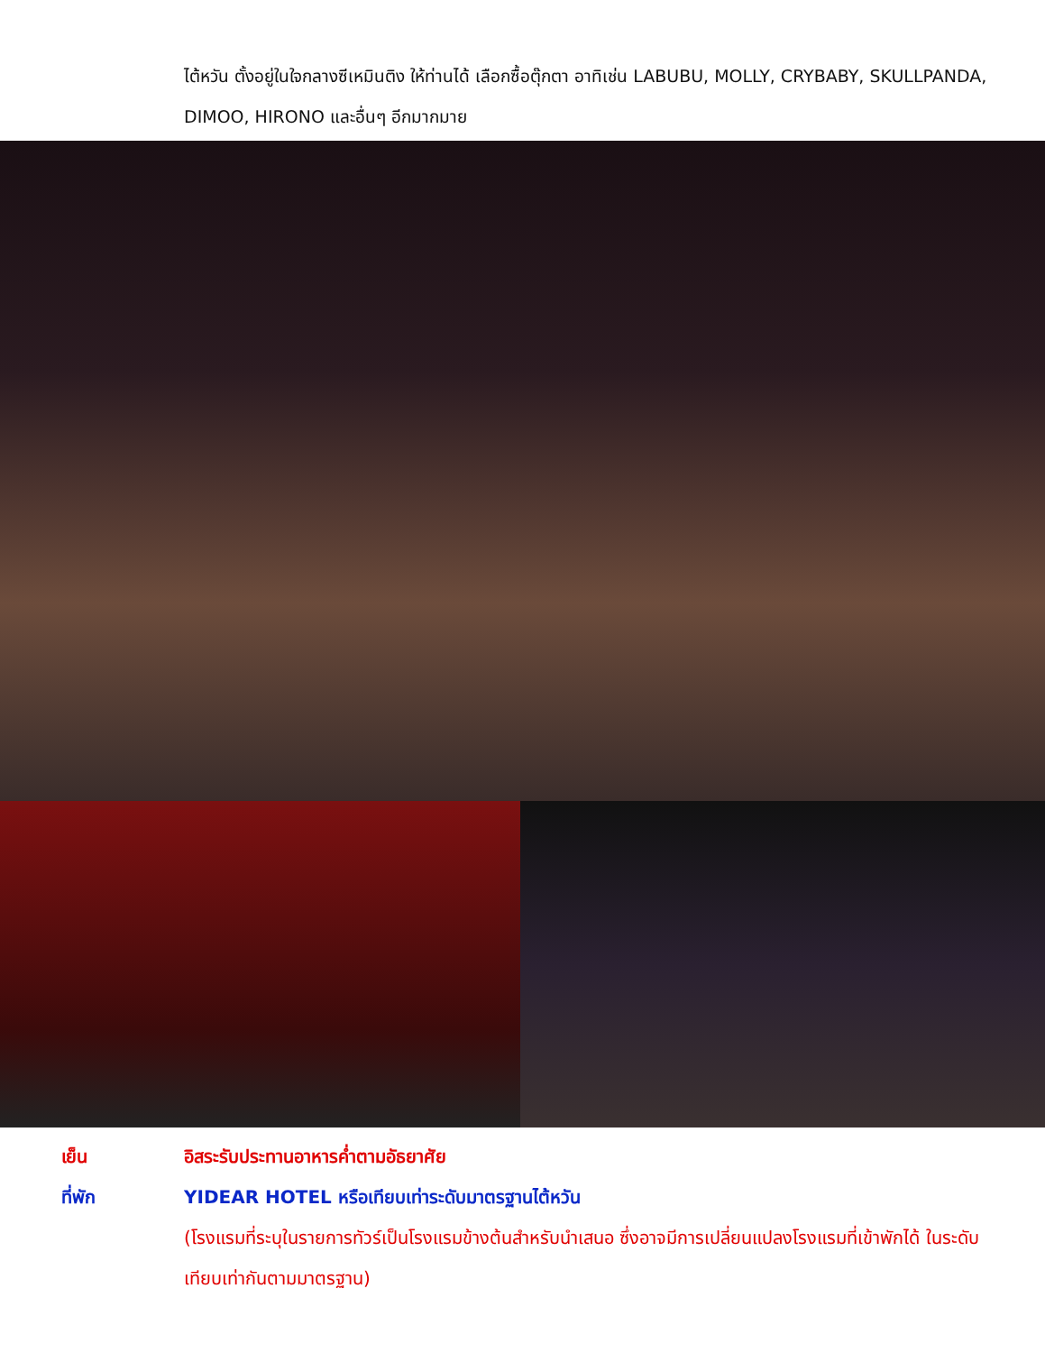ไต้หวัน ตั้งอยู่ในใจกลางซีเหมินติง ให้ท่านได้ เลือกซื้อตุ๊กตา อาทิเช่น LABUBU, MOLLY, CRYBABY, SKULLPANDA, DIMOO, HIRONO และอื่นๆ อีกมากมาย
เย็น อิสระรับประทานอาหารค่ำตามอัธยาศัย
ที่พัก YIDEAR HOTEL หรือเทียบเท่าระดับมาตรฐานไต้หวัน
(โรงแรมที่ระบุในรายการทัวร์เป็นโรงแรมข้างต้นสำหรับนำเสนอ ซึ่งอาจมีการเปลี่ยนแปลงโรงแรมที่เข้าพักได้ ในระดับเทียบเท่ากันตามมาตรฐาน)